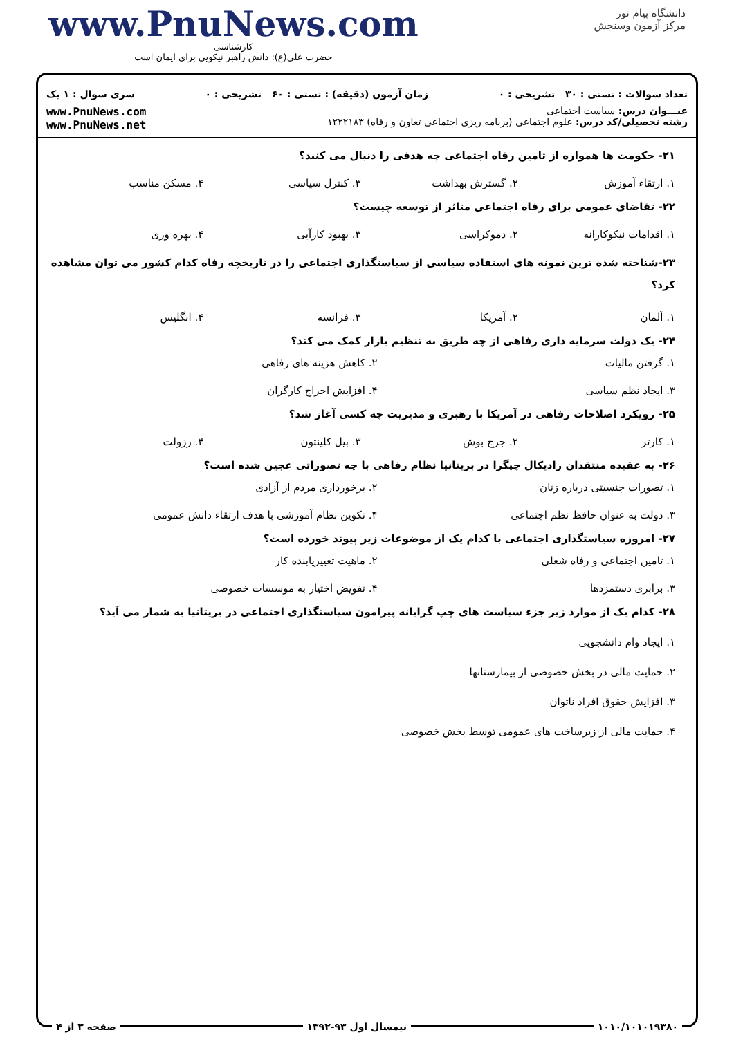www.PnuNews.com
کارشناسی
حضرت علی(ع): دانش راهبر نیکویی برای ایمان است
دانشگاه پیام نور
مرکز آزمون وسنجش
تعداد سوالات : تستی : ۳۰ تشریحی : ۰ زمان آزمون (دقیقه) : تستی : ۶۰ تشریحی : ۰ سری سوال : ۱ یک
عنـــوان درس: سیاست اجتماعی
رشته تحصیلی/کد درس: علوم اجتماعی (برنامه ریزی اجتماعی تعاون و رفاه) ۱۲۲۲۱۸۳
www.PnuNews.com
www.PnuNews.net
۲۱- حکومت ها همواره از تامین رفاه اجتماعی چه هدفی را دنبال می کنند؟
۱. ارتقاء آموزش ۲. گسترش بهداشت ۳. کنترل سیاسی ۴. مسکن مناسب
۲۲- تقاضای عمومی برای رفاه اجتماعی متاثر از توسعه چیست؟
۱. اقدامات نیکوکارانه ۲. دموکراسی ۳. بهبود کارآیی ۴. بهره وری
۲۳-شناخته شده ترین نمونه های استفاده سیاسی از سیاستگذاری اجتماعی را در تاریخچه رفاه کدام کشور می توان مشاهده کرد؟
۱. آلمان ۲. آمریکا ۳. فرانسه ۴. انگلیس
۲۴- یک دولت سرمایه داری رفاهی از چه طریق به تنظیم بازار کمک می کند؟
۱. گرفتن مالیات ۲. کاهش هزینه های رفاهی ۳. ایجاد نظم سیاسی ۴. افزایش اخراج کارگران
۲۵- رویکرد اصلاحات رفاهی در آمریکا با رهبری و مدیریت چه کسی آغاز شد؟
۱. کارتر ۲. جرج بوش ۳. بیل کلینتون ۴. رزولت
۲۶- به عقیده منتقدان رادیکال چپگرا در بریتانیا نظام رفاهی با چه تصوراتی عجین شده است؟
۱. تصورات جنسیتی درباره زنان ۲. برخورداری مردم از آزادی ۳. دولت به عنوان حافظ نظم اجتماعی ۴. تکوین نظام آموزشی با هدف ارتقاء دانش عمومی
۲۷- امروزه سیاستگذاری اجتماعی با کدام یک از موضوعات زیر پیوند خورده است؟
۱. تامین اجتماعی و رفاه شغلی ۲. ماهیت تغییریابنده کار ۳. برابری دستمزدها ۴. تفویض اختیار به موسسات خصوصی
۲۸- کدام یک از موارد زیر جزء سیاست های چپ گرایانه پیرامون سیاستگذاری اجتماعی در بریتانیا به شمار می آید؟
۱. ایجاد وام دانشجویی
۲. حمایت مالی در بخش خصوصی از بیمارستانها
۳. افزایش حقوق افراد ناتوان
۴. حمایت مالی از زیرساخت های عمومی توسط بخش خصوصی
۱۰۱۰/۱۰۱۰۱۹۳۸۰ نیمسال اول ۹۳-۱۳۹۲ صفحه ۳ از ۴